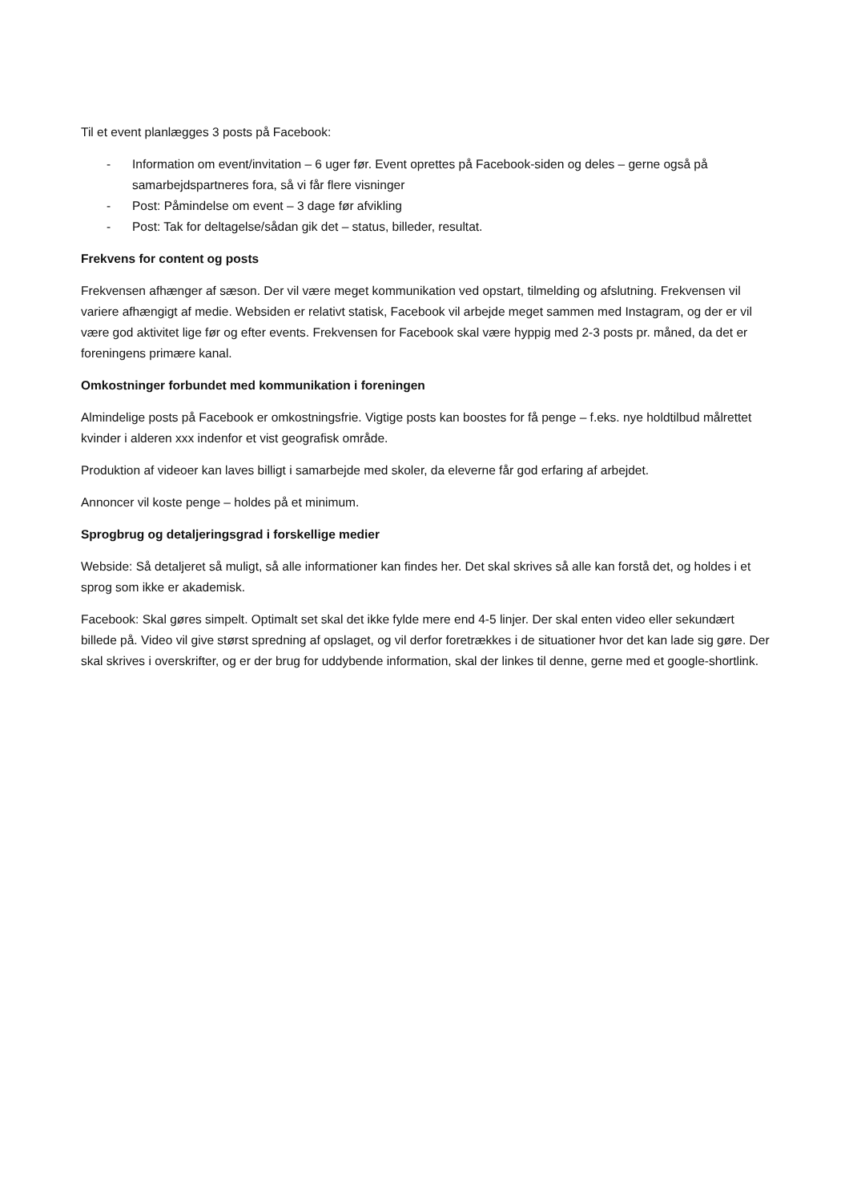Til et event planlægges 3 posts på Facebook:
- Information om event/invitation – 6 uger før. Event oprettes på Facebook-siden og deles – gerne også på samarbejdspartneres fora, så vi får flere visninger
- Post: Påmindelse om event – 3 dage før afvikling
- Post: Tak for deltagelse/sådan gik det – status, billeder, resultat.
Frekvens for content og posts
Frekvensen afhænger af sæson. Der vil være meget kommunikation ved opstart, tilmelding og afslutning. Frekvensen vil variere afhængigt af medie. Websiden er relativt statisk, Facebook vil arbejde meget sammen med Instagram, og der er vil være god aktivitet lige før og efter events. Frekvensen for Facebook skal være hyppig med 2-3 posts pr. måned, da det er foreningens primære kanal.
Omkostninger forbundet med kommunikation i foreningen
Almindelige posts på Facebook er omkostningsfrie. Vigtige posts kan boostes for få penge – f.eks. nye holdtilbud målrettet kvinder i alderen xxx indenfor et vist geografisk område.
Produktion af videoer kan laves billigt i samarbejde med skoler, da eleverne får god erfaring af arbejdet.
Annoncer vil koste penge – holdes på et minimum.
Sprogbrug og detaljeringsgrad i forskellige medier
Webside: Så detaljeret så muligt, så alle informationer kan findes her. Det skal skrives så alle kan forstå det, og holdes i et sprog som ikke er akademisk.
Facebook: Skal gøres simpelt. Optimalt set skal det ikke fylde mere end 4-5 linjer. Der skal enten video eller sekundært billede på. Video vil give størst spredning af opslaget, og vil derfor foretrækkes i de situationer hvor det kan lade sig gøre. Der skal skrives i overskrifter, og er der brug for uddybende information, skal der linkes til denne, gerne med et google-shortlink.